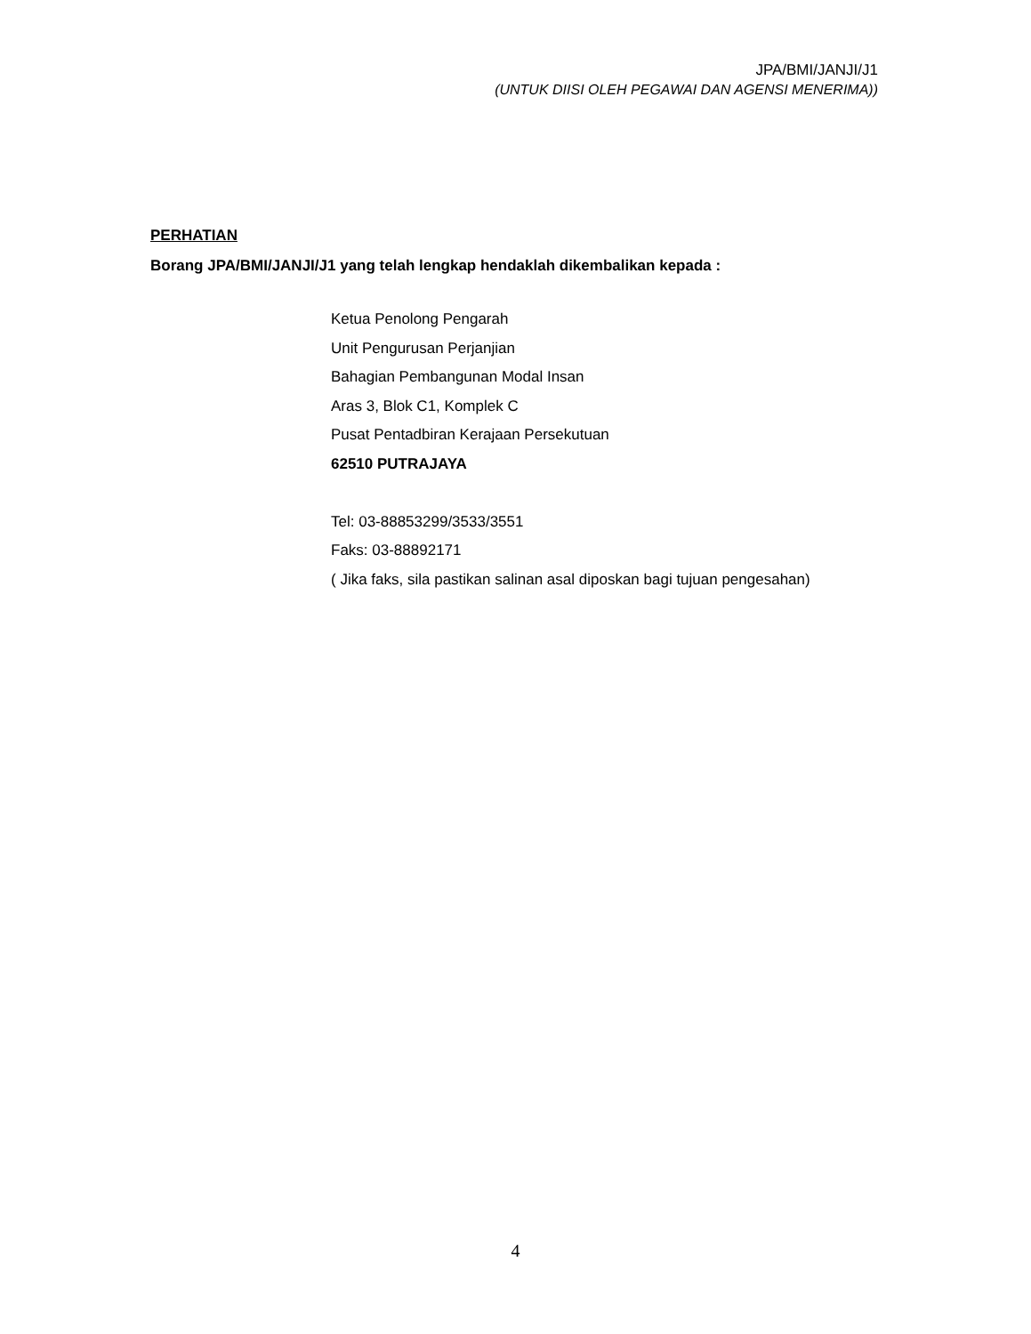JPA/BMI/JANJI/J1
(UNTUK DIISI OLEH PEGAWAI DAN AGENSI MENERIMA))
PERHATIAN
Borang JPA/BMI/JANJI/J1 yang telah lengkap hendaklah dikembalikan kepada :
Ketua Penolong Pengarah
Unit Pengurusan Perjanjian
Bahagian Pembangunan Modal Insan
Aras 3, Blok C1, Komplek C
Pusat Pentadbiran Kerajaan Persekutuan
62510 PUTRAJAYA
Tel: 03-88853299/3533/3551
Faks: 03-88892171
( Jika faks, sila pastikan salinan asal diposkan bagi tujuan pengesahan)
4